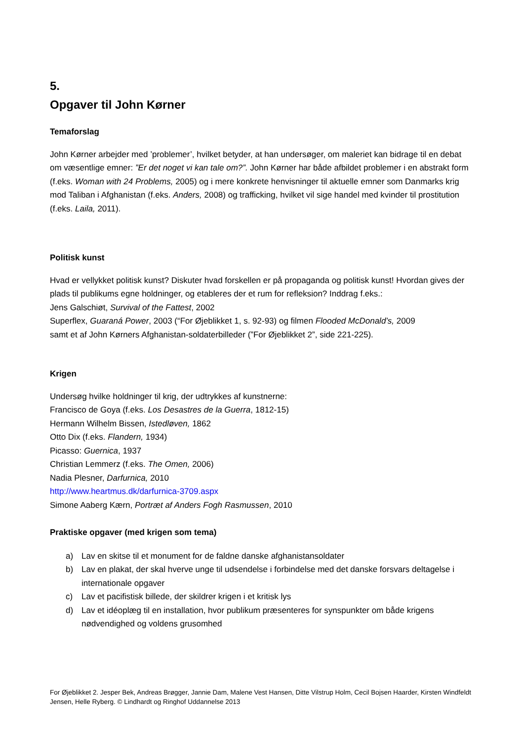5.
Opgaver til John Kørner
Temaforslag
John Kørner arbejder med ’problemer’, hvilket betyder, at han undersøger, om maleriet kan bidrage til en debat om væsentlige emner: ”Er det noget vi kan tale om?”. John Kørner har både afbildet problemer i en abstrakt form (f.eks. Woman with 24 Problems, 2005) og i mere konkrete henvisninger til aktuelle emner som Danmarks krig mod Taliban i Afghanistan (f.eks. Anders, 2008) og trafficking, hvilket vil sige handel med kvinder til prostitution (f.eks. Laila, 2011).
Politisk kunst
Hvad er vellykket politisk kunst? Diskuter hvad forskellen er på propaganda og politisk kunst! Hvordan gives der plads til publikums egne holdninger, og etableres der et rum for refleksion? Inddrag f.eks.:
Jens Galschiøt, Survival of the Fattest, 2002
Superflex, Guaraná Power, 2003 (“For Øjeblikket 1, s. 92-93) og filmen Flooded McDonald’s, 2009
samt et af John Kørners Afghanistan-soldaterbilleder (”For Øjeblikket 2”, side 221-225).
Krigen
Undersøg hvilke holdninger til krig, der udtrykkes af kunstnerne:
Francisco de Goya (f.eks. Los Desastres de la Guerra, 1812-15)
Hermann Wilhelm Bissen, Istedløven, 1862
Otto Dix (f.eks. Flandern, 1934)
Picasso: Guernica, 1937
Christian Lemmerz (f.eks. The Omen, 2006)
Nadia Plesner, Darfurnica, 2010
http://www.heartmus.dk/darfurnica-3709.aspx
Simone Aaberg Kærn, Portræt af Anders Fogh Rasmussen, 2010
Praktiske opgaver (med krigen som tema)
a) Lav en skitse til et monument for de faldne danske afghanistansoldater
b) Lav en plakat, der skal hverve unge til udsendelse i forbindelse med det danske forsvars deltagelse i internationale opgaver
c) Lav et pacifistisk billede, der skildrer krigen i et kritisk lys
d) Lav et idéoplæg til en installation, hvor publikum præsenteres for synspunkter om både krigens nødvendighed og voldens grusomhed
For Øjeblikket 2. Jesper Bek, Andreas Brøgger, Jannie Dam, Malene Vest Hansen, Ditte Vilstrup Holm, Cecil Bojsen Haarder, Kirsten Windfeldt Jensen, Helle Ryberg. © Lindhardt og Ringhof Uddannelse 2013